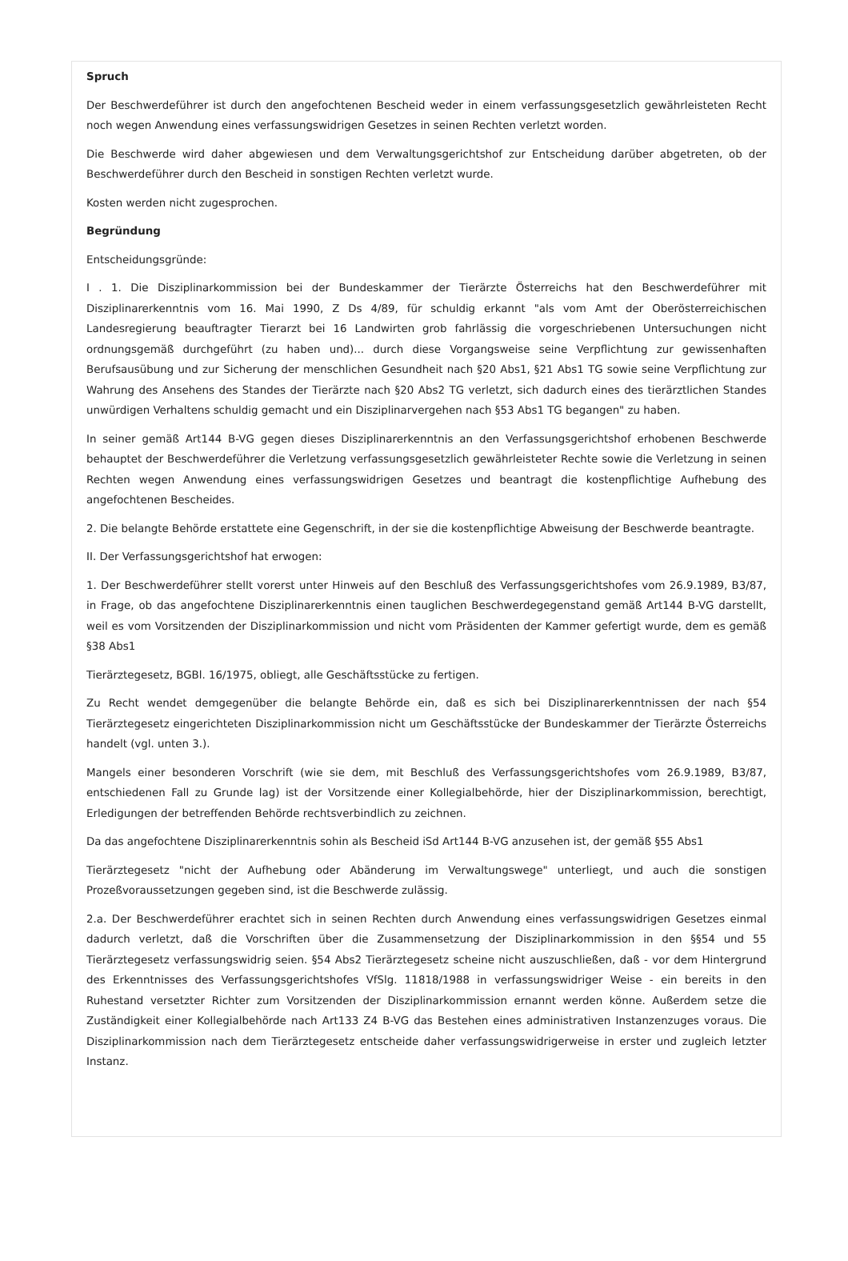Spruch
Der Beschwerdeführer ist durch den angefochtenen Bescheid weder in einem verfassungsgesetzlich gewährleisteten Recht noch wegen Anwendung eines verfassungswidrigen Gesetzes in seinen Rechten verletzt worden.
Die Beschwerde wird daher abgewiesen und dem Verwaltungsgerichtshof zur Entscheidung darüber abgetreten, ob der Beschwerdeführer durch den Bescheid in sonstigen Rechten verletzt wurde.
Kosten werden nicht zugesprochen.
Begründung
Entscheidungsgründe:
I . 1. Die Disziplinarkommission bei der Bundeskammer der Tierärzte Österreichs hat den Beschwerdeführer mit Disziplinarerkenntnis vom 16. Mai 1990, Z Ds 4/89, für schuldig erkannt "als vom Amt der Oberösterreichischen Landesregierung beauftragter Tierarzt bei 16 Landwirten grob fahrlässig die vorgeschriebenen Untersuchungen nicht ordnungsgemäß durchgeführt (zu haben und)... durch diese Vorgangsweise seine Verpflichtung zur gewissenhaften Berufsausübung und zur Sicherung der menschlichen Gesundheit nach §20 Abs1, §21 Abs1 TG sowie seine Verpflichtung zur Wahrung des Ansehens des Standes der Tierärzte nach §20 Abs2 TG verletzt, sich dadurch eines des tierärztlichen Standes unwürdigen Verhaltens schuldig gemacht und ein Disziplinarvergehen nach §53 Abs1 TG begangen" zu haben.
In seiner gemäß Art144 B-VG gegen dieses Disziplinarerkenntnis an den Verfassungsgerichtshof erhobenen Beschwerde behauptet der Beschwerdeführer die Verletzung verfassungsgesetzlich gewährleisteter Rechte sowie die Verletzung in seinen Rechten wegen Anwendung eines verfassungswidrigen Gesetzes und beantragt die kostenpflichtige Aufhebung des angefochtenen Bescheides.
2. Die belangte Behörde erstattete eine Gegenschrift, in der sie die kostenpflichtige Abweisung der Beschwerde beantragte.
II. Der Verfassungsgerichtshof hat erwogen:
1. Der Beschwerdeführer stellt vorerst unter Hinweis auf den Beschluß des Verfassungsgerichtshofes vom 26.9.1989, B3/87, in Frage, ob das angefochtene Disziplinarerkenntnis einen tauglichen Beschwerdegegenstand gemäß Art144 B-VG darstellt, weil es vom Vorsitzenden der Disziplinarkommission und nicht vom Präsidenten der Kammer gefertigt wurde, dem es gemäß §38 Abs1
Tierärztegesetz, BGBl. 16/1975, obliegt, alle Geschäftsstücke zu fertigen.
Zu Recht wendet demgegenüber die belangte Behörde ein, daß es sich bei Disziplinarerkenntnissen der nach §54 Tierärztegesetz eingerichteten Disziplinarkommission nicht um Geschäftsstücke der Bundeskammer der Tierärzte Österreichs handelt (vgl. unten 3.).
Mangels einer besonderen Vorschrift (wie sie dem, mit Beschluß des Verfassungsgerichtshofes vom 26.9.1989, B3/87, entschiedenen Fall zu Grunde lag) ist der Vorsitzende einer Kollegialbehörde, hier der Disziplinarkommission, berechtigt, Erledigungen der betreffenden Behörde rechtsverbindlich zu zeichnen.
Da das angefochtene Disziplinarerkenntnis sohin als Bescheid iSd Art144 B-VG anzusehen ist, der gemäß §55 Abs1
Tierärztegesetz "nicht der Aufhebung oder Abänderung im Verwaltungswege" unterliegt, und auch die sonstigen Prozeßvoraussetzungen gegeben sind, ist die Beschwerde zulässig.
2.a. Der Beschwerdeführer erachtet sich in seinen Rechten durch Anwendung eines verfassungswidrigen Gesetzes einmal dadurch verletzt, daß die Vorschriften über die Zusammensetzung der Disziplinarkommission in den §§54 und 55 Tierärztegesetz verfassungswidrig seien. §54 Abs2 Tierärztegesetz scheine nicht auszuschließen, daß - vor dem Hintergrund des Erkenntnisses des Verfassungsgerichtshofes VfSlg. 11818/1988 in verfassungswidriger Weise - ein bereits in den Ruhestand versetzter Richter zum Vorsitzenden der Disziplinarkommission ernannt werden könne. Außerdem setze die Zuständigkeit einer Kollegialbehörde nach Art133 Z4 B-VG das Bestehen eines administrativen Instanzenzuges voraus. Die Disziplinarkommission nach dem Tierärztegesetz entscheide daher verfassungswidrigerweise in erster und zugleich letzter Instanz.